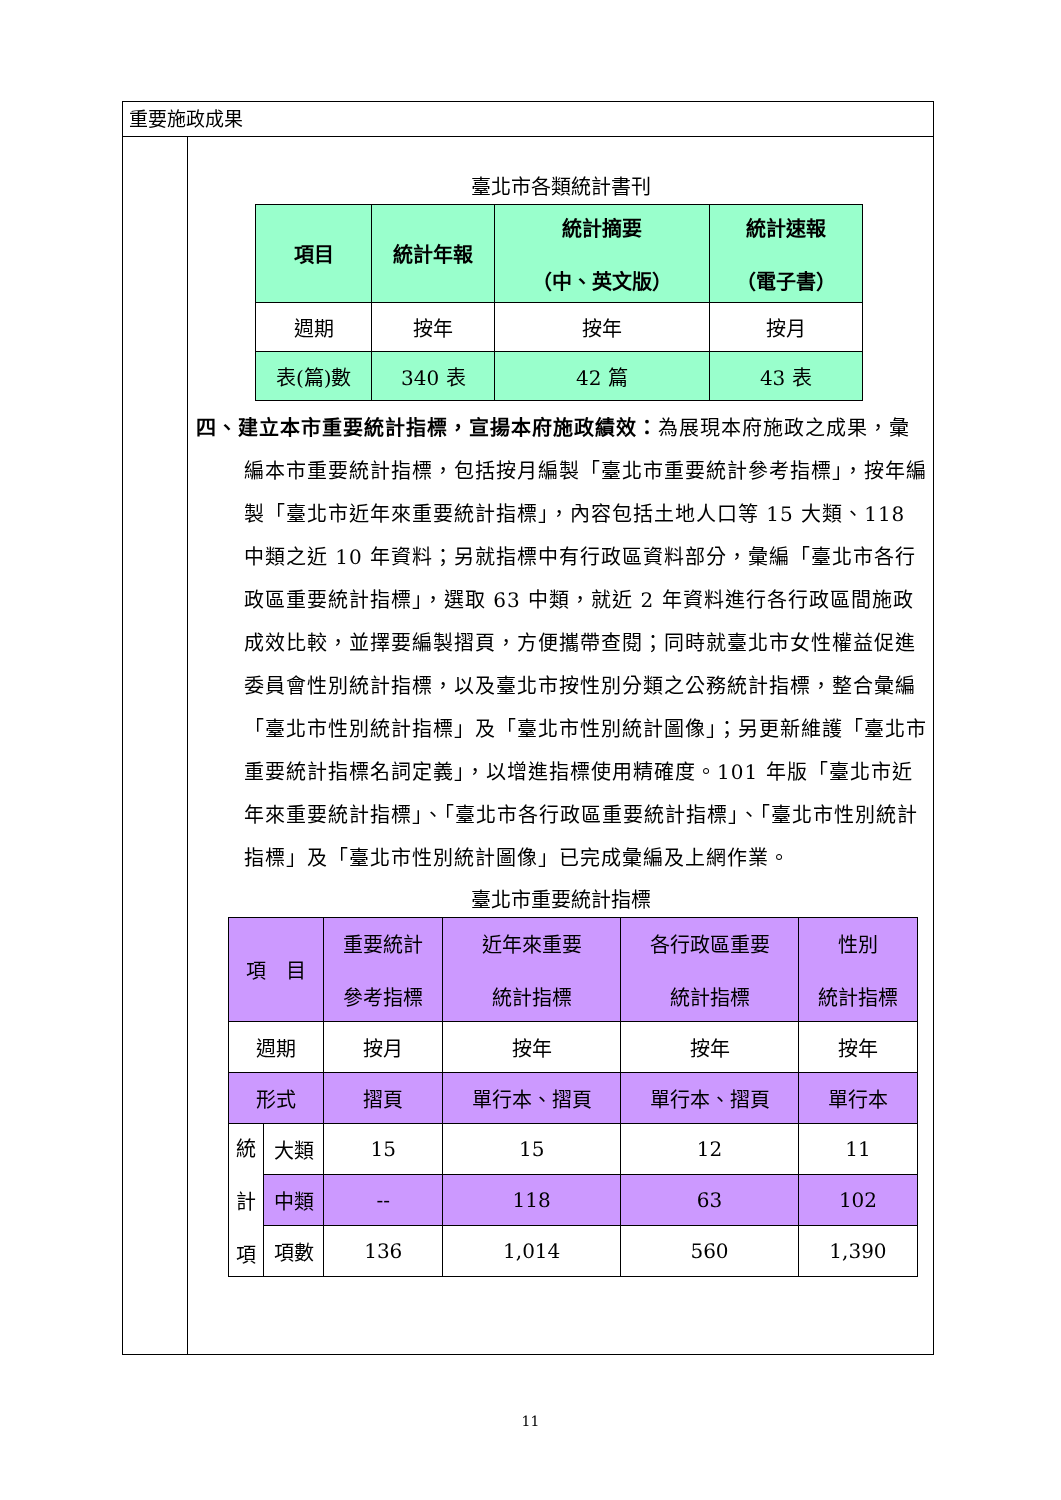重要施政成果
臺北市各類統計書刊
| 項目 | 統計年報 | 統計摘要 （中、英文版） | 統計速報 （電子書） |
| --- | --- | --- | --- |
| 週期 | 按年 | 按年 | 按月 |
| 表(篇)數 | 340 表 | 42 篇 | 43 表 |
四、建立本市重要統計指標，宣揚本府施政績效：為展現本府施政之成果，彙編本市重要統計指標，包括按月編製「臺北市重要統計參考指標」，按年編製「臺北市近年來重要統計指標」，內容包括土地人口等 15 大類、118 中類之近 10 年資料；另就指標中有行政區資料部分，彙編「臺北市各行政區重要統計指標」，選取 63 中類，就近 2 年資料進行各行政區間施政成效比較，並擇要編製摺頁，方便攜帶查閱；同時就臺北市女性權益促進委員會性別統計指標，以及臺北市按性別分類之公務統計指標，整合彙編「臺北市性別統計指標」及「臺北市性別統計圖像」；另更新維護「臺北市重要統計指標名詞定義」，以增進指標使用精確度。101 年版「臺北市近年來重要統計指標」、「臺北市各行政區重要統計指標」、「臺北市性別統計指標」及「臺北市性別統計圖像」已完成彙編及上網作業。
臺北市重要統計指標
| 項 目 | | 重要統計 參考指標 | 近年來重要 統計指標 | 各行政區重要 統計指標 | 性別 統計指標 |
| 週期 | | 按月 | 按年 | 按年 | 按年 |
| 形式 | | 摺頁 | 單行本、摺頁 | 單行本、摺頁 | 單行本 |
| 統 計 項 | 大類 | 15 | 15 | 12 | 11 |
| | 中類 | -- | 118 | 63 | 102 |
| | 項數 | 136 | 1,014 | 560 | 1,390 |
11